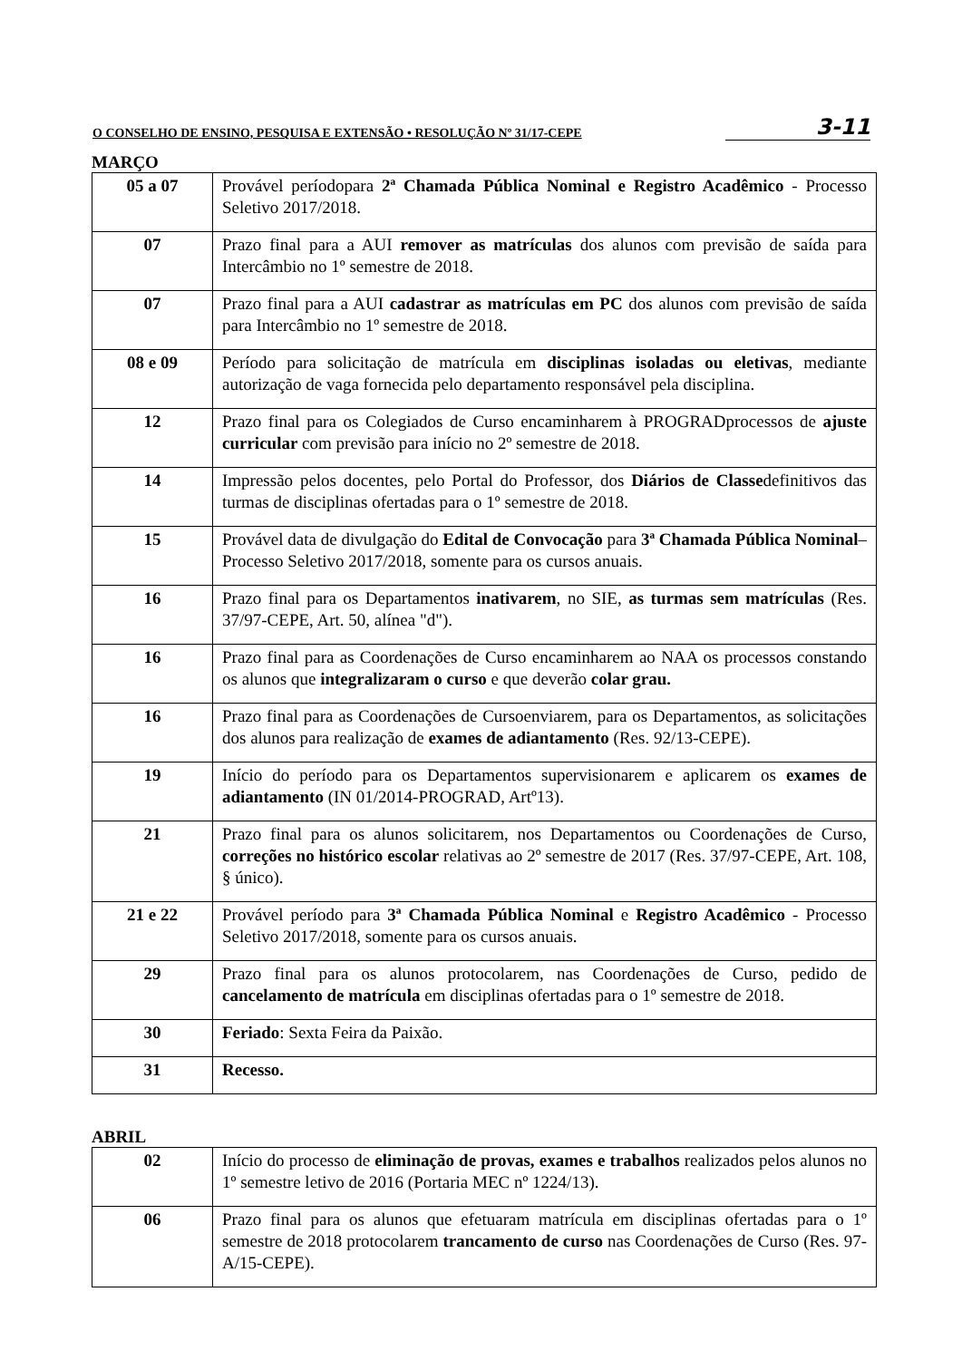O CONSELHO DE ENSINO, PESQUISA E EXTENSÃO • RESOLUÇÃO Nº 31/17-CEPE 3-11
MARÇO
| 05 a 07 | Provável períodopara 2ª Chamada Pública Nominal e Registro Acadêmico - Processo Seletivo 2017/2018. |
| 07 | Prazo final para a AUI remover as matrículas dos alunos com previsão de saída para Intercâmbio no 1º semestre de 2018. |
| 07 | Prazo final para a AUI cadastrar as matrículas em PC dos alunos com previsão de saída para Intercâmbio no 1º semestre de 2018. |
| 08 e 09 | Período para solicitação de matrícula em disciplinas isoladas ou eletivas , mediante autorização de vaga fornecida pelo departamento responsável pela disciplina. |
| 12 | Prazo final para os Colegiados de Curso encaminharem à PROGRADprocessos de ajuste curricular com previsão para início no 2º semestre de 2018. |
| 14 | Impressão pelos docentes, pelo Portal do Professor, dos Diários de Classe definitivos das turmas de disciplinas ofertadas para o 1º semestre de 2018. |
| 15 | Provável data de divulgação do Edital de Convocação para 3ª Chamada Pública Nominal – Processo Seletivo 2017/2018, somente para os cursos anuais. |
| 16 | Prazo final para os Departamentos inativarem , no SIE, as turmas sem matrículas (Res. 37/97-CEPE, Art. 50, alínea "d"). |
| 16 | Prazo final para as Coordenações de Curso encaminharem ao NAA os processos constando os alunos que integralizaram o curso e que deverão colar grau. |
| 16 | Prazo final para as Coordenações de Cursoenviarem, para os Departamentos, as solicitações dos alunos para realização de exames de adiantamento (Res. 92/13-CEPE). |
| 19 | Início do período para os Departamentos supervisionarem e aplicarem os exames de adiantamento (IN 01/2014-PROGRAD, Artº13). |
| 21 | Prazo final para os alunos solicitarem, nos Departamentos ou Coordenações de Curso, correções no histórico escolar relativas ao 2º semestre de 2017 (Res. 37/97-CEPE, Art. 108, § único). |
| 21 e 22 | Provável período para 3ª Chamada Pública Nominal e Registro Acadêmico - Processo Seletivo 2017/2018, somente para os cursos anuais. |
| 29 | Prazo final para os alunos protocolarem, nas Coordenações de Curso, pedido de cancelamento de matrícula em disciplinas ofertadas para o 1º semestre de 2018. |
| 30 | Feriado : Sexta Feira da Paixão. |
| 31 | Recesso. |
ABRIL
| 02 | Início do processo de eliminação de provas, exames e trabalhos realizados pelos alunos no 1º semestre letivo de 2016 (Portaria MEC nº 1224/13). |
| 06 | Prazo final para os alunos que efetuaram matrícula em disciplinas ofertadas para o 1º semestre de 2018 protocolarem trancamento de curso nas Coordenações de Curso (Res. 97-A/15-CEPE). |